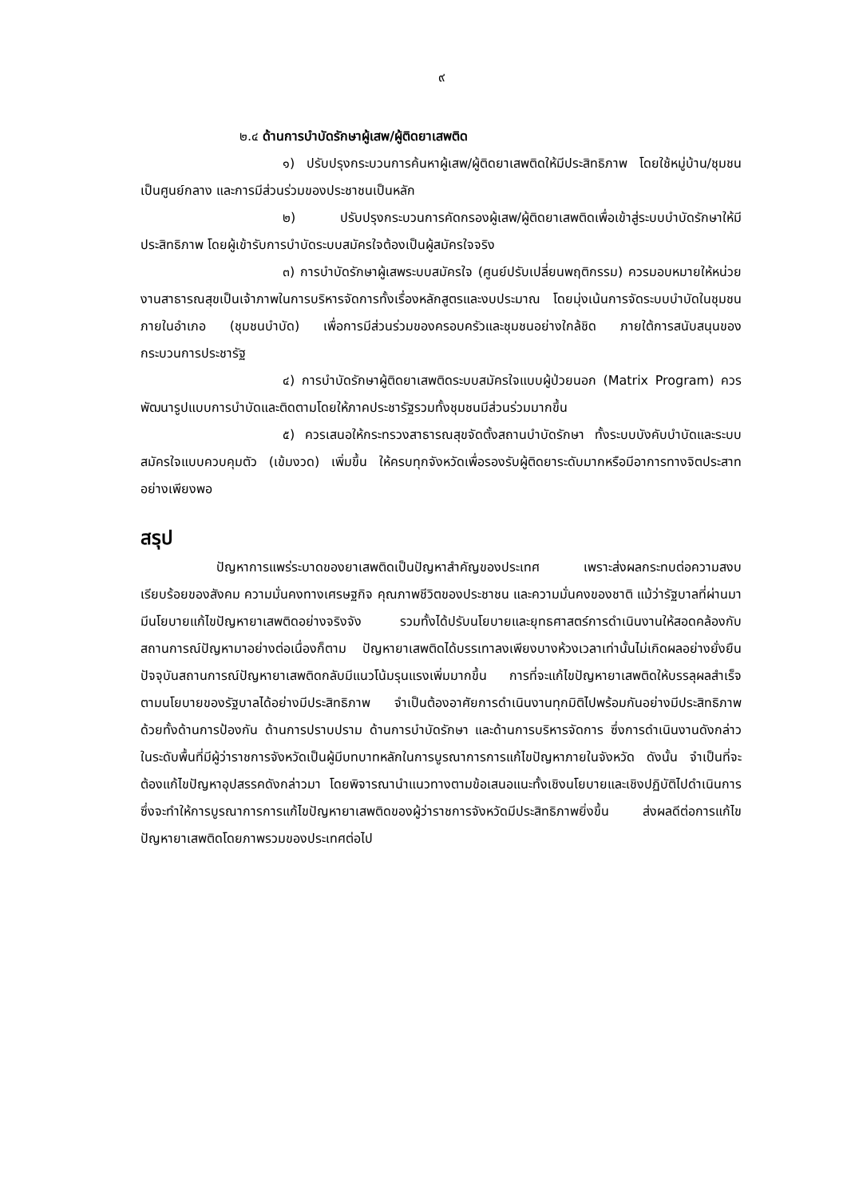๙
๒.๔ ด้านการบำบัดรักษาผู้เสพ/ผู้ติดยาเสพติด
๑) ปรับปรุงกระบวนการค้นหาผู้เสพ/ผู้ติดยาเสพติดให้มีประสิทธิภาพ โดยใช้หมู่บ้าน/ชุมชนเป็นศูนย์กลาง และการมีส่วนร่วมของประชาชนเป็นหลัก
๒) ปรับปรุงกระบวนการคัดกรองผู้เสพ/ผู้ติดยาเสพติดเพื่อเข้าสู่ระบบบำบัดรักษาให้มีประสิทธิภาพ โดยผู้เข้ารับการบำบัดระบบสมัครใจต้องเป็นผู้สมัครใจจริง
๓) การบำบัดรักษาผู้เสพระบบสมัครใจ (ศูนย์ปรับเปลี่ยนพฤติกรรม) ควรมอบหมายให้หน่วยงานสาธารณสุขเป็นเจ้าภาพในการบริหารจัดการทั้งเรื่องหลักสูตรและงบประมาณ โดยมุ่งเน้นการจัดระบบบำบัดในชุมชนภายในอำเภอ (ชุมชนบำบัด) เพื่อการมีส่วนร่วมของครอบครัวและชุมชนอย่างใกล้ชิด ภายใต้การสนับสนุนของกระบวนการประชารัฐ
๔) การบำบัดรักษาผู้ติดยาเสพติดระบบสมัครใจแบบผู้ป่วยนอก (Matrix Program) ควรพัฒนารูปแบบการบำบัดและติดตามโดยให้ภาคประชารัฐรวมทั้งชุมชนมีส่วนร่วมมากขึ้น
๕) ควรเสนอให้กระทรวงสาธารณสุขจัดตั้งสถานบำบัดรักษา ทั้งระบบบังคับบำบัดและระบบสมัครใจแบบควบคุมตัว (เข้มงวด) เพิ่มขึ้น ให้ครบทุกจังหวัดเพื่อรองรับผู้ติดยาระดับมากหรือมีอาการทางจิตประสาทอย่างเพียงพอ
สรุป
ปัญหาการแพร่ระบาดของยาเสพติดเป็นปัญหาสำคัญของประเทศ เพราะส่งผลกระทบต่อความสงบเรียบร้อยของสังคม ความมั่นคงทางเศรษฐกิจ คุณภาพชีวิตของประชาชน และความมั่นคงของชาติ แม้ว่ารัฐบาลที่ผ่านมามีนโยบายแก้ไขปัญหายาเสพติดอย่างจริงจัง รวมทั้งได้ปรับนโยบายและยุทธศาสตร์การดำเนินงานให้สอดคล้องกับสถานการณ์ปัญหามาอย่างต่อเนื่องก็ตาม ปัญหายาเสพติดได้บรรเทาลงเพียงบางห้วงเวลาเท่านั้นไม่เกิดผลอย่างยั่งยืน ปัจจุบันสถานการณ์ปัญหายาเสพติดกลับมีแนวโน้มรุนแรงเพิ่มมากขึ้น การที่จะแก้ไขปัญหายาเสพติดให้บรรลุผลสำเร็จตามนโยบายของรัฐบาลได้อย่างมีประสิทธิภาพ จำเป็นต้องอาศัยการดำเนินงานทุกมิติไปพร้อมกันอย่างมีประสิทธิภาพด้วยทั้งด้านการป้องกัน ด้านการปราบปราม ด้านการบำบัดรักษา และด้านการบริหารจัดการ ซึ่งการดำเนินงานดังกล่าวในระดับพื้นที่มีผู้ว่าราชการจังหวัดเป็นผู้มีบทบาทหลักในการบูรณาการการแก้ไขปัญหาภายในจังหวัด ดังนั้น จำเป็นที่จะต้องแก้ไขปัญหาอุปสรรคดังกล่าวมา โดยพิจารณานำแนวทางตามข้อเสนอแนะทั้งเชิงนโยบายและเชิงปฏิบัติไปดำเนินการ ซึ่งจะทำให้การบูรณาการการแก้ไขปัญหายาเสพติดของผู้ว่าราชการจังหวัดมีประสิทธิภาพยิ่งขึ้น ส่งผลดีต่อการแก้ไขปัญหายาเสพติดโดยภาพรวมของประเทศต่อไป